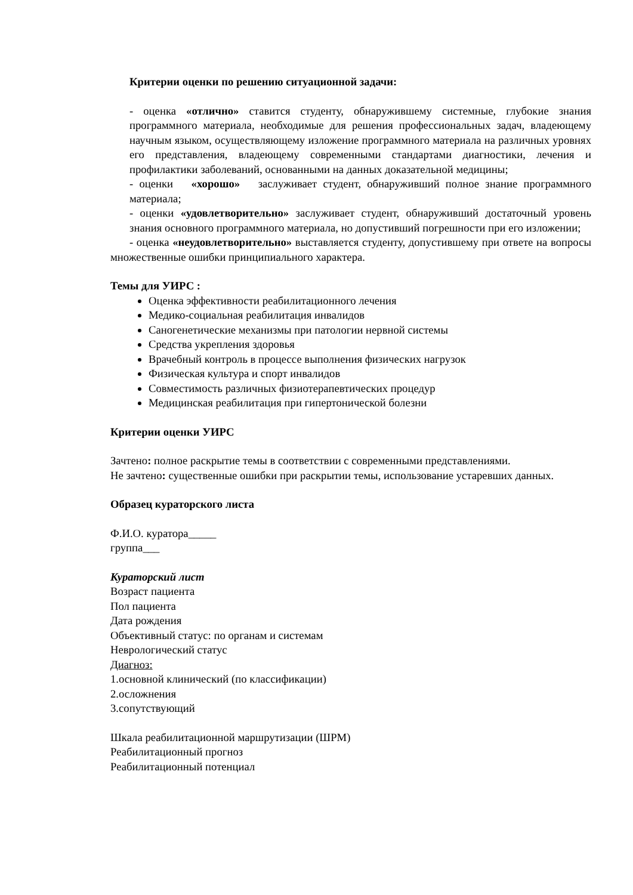Критерии оценки по решению ситуационной задачи:
- оценка «отлично» ставится студенту, обнаружившему системные, глубокие знания программного материала, необходимые для решения профессиональных задач, владеющему научным языком, осуществляющему изложение программного материала на различных уровнях его представления, владеющему современными стандартами диагностики, лечения и профилактики заболеваний, основанными на данных доказательной медицины;
- оценки «хорошо» заслуживает студент, обнаруживший полное знание программного материала;
- оценки «удовлетворительно» заслуживает студент, обнаруживший достаточный уровень знания основного программного материала, но допустивший погрешности при его изложении;
- оценка «неудовлетворительно» выставляется студенту, допустившему при ответе на вопросы множественные ошибки принципиального характера.
Темы для УИРС :
Оценка эффективности реабилитационного лечения
Медико-социальная реабилитация инвалидов
Саногенетические механизмы при патологии нервной системы
Средства укрепления здоровья
Врачебный контроль в процессе выполнения физических нагрузок
Физическая культура и спорт инвалидов
Совместимость различных физиотерапевтических процедур
Медицинская реабилитация при гипертонической болезни
Критерии оценки УИРС
Зачтено: полное раскрытие темы в соответствии с современными представлениями.
Не зачтено: существенные ошибки при раскрытии темы, использование устаревших данных.
Образец кураторского листа
Ф.И.О. куратора_____
группа___
Кураторский лист
Возраст пациента
Пол пациента
Дата рождения
Объективный статус: по органам и системам
Неврологический статус
Диагноз:
1.основной клинический (по классификации)
2.осложнения
3.сопутствующий
Шкала реабилитационной маршрутизации (ШРМ)
Реабилитационный прогноз
Реабилитационный потенциал